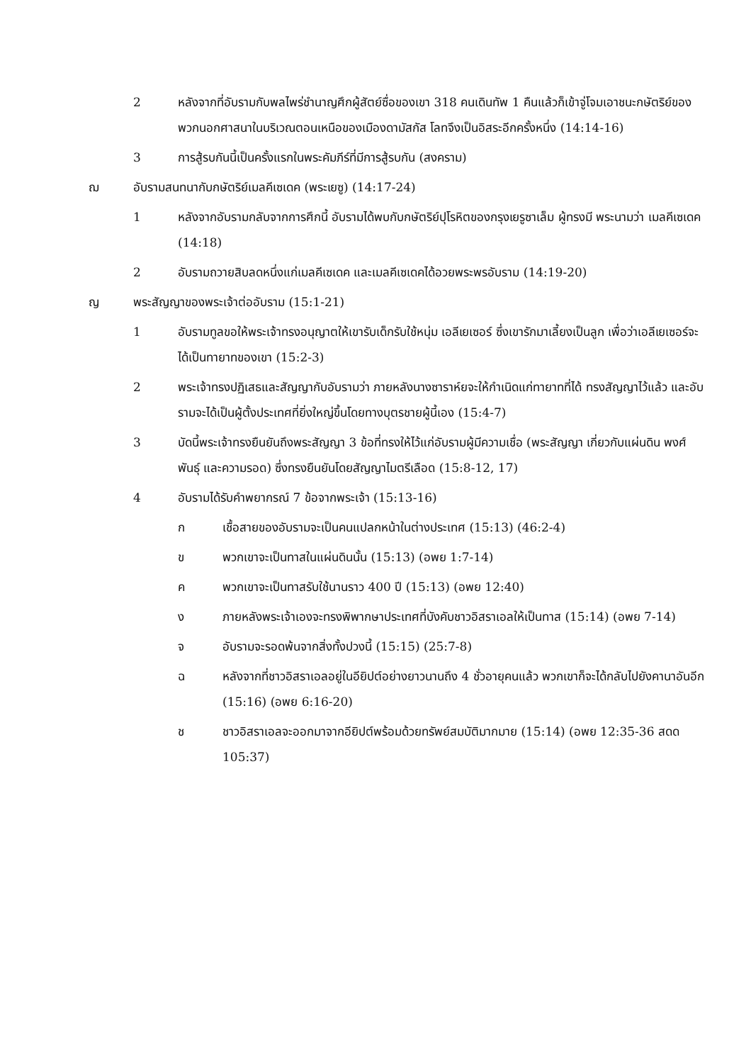2 หลังจากที่อับรามกับพลไพร่ชำนาญศึกผู้สัตย์ซื่อของเขา 318 คนเดินทัพ 1 คืนแล้วก็เข้าจู่โจมเอาชนะกษัตริย์ของพวกนอกศาสนาในบริเวณตอนเหนือของเมืองดามัสกัส โลทจึงเป็นอิสระอีกครั้งหนึ่ง (14:14-16)
3 การสู้รบกันนี้เป็นครั้งแรกในพระคัมภีร์ที่มีการสู้รบกัน (สงคราม)
ฌ อับรามสนทนากับกษัตริย์เมลคีเซเดค (พระเยซู) (14:17-24)
1 หลังจากอับรามกลับจากการศึกนี้ อับรามได้พบกับกษัตริย์ปุโรหิตของกรุงเยรูซาเล็ม ผู้ทรงมี พระนามว่า เมลคีเซเดค (14:18)
2 อับรามถวายสิบลดหนึ่งแก่เมลคีเซเดค และเมลคีเซเดคได้อวยพระพรอับราม (14:19-20)
ญ พระสัญญาของพระเจ้าต่ออับราม (15:1-21)
1 อับรามทูลขอให้พระเจ้าทรงอนุญาตให้เขารับเด็กรับใช้หนุ่ม เอลีเยเซอร์ ซึ่งเขารักมาเลี้ยงเป็นลูก เพื่อว่าเอลีเยเซอร์จะได้เป็นทายาทของเขา (15:2-3)
2 พระเจ้าทรงปฏิเสธและสัญญากับอับรามว่า ภายหลังนางซาราห์ยจะให้กำเนิดแก่ทายาทที่ได้ ทรงสัญญาไว้แล้ว และอับรามจะได้เป็นผู้ตั้งประเทศที่ยิ่งใหญ่ขึ้นโดยทางบุตรชายผู้นี้เอง (15:4-7)
3 บัดนี้พระเจ้าทรงยืนยันถึงพระสัญญา 3 ข้อที่ทรงให้ไว้แก่อับรามผู้มีความเชื่อ (พระสัญญา เกี่ยวกับแผ่นดิน พงศ์พันธุ์ และความรอด) ซึ่งทรงยืนยันโดยสัญญาไมตรีเลือด (15:8-12, 17)
4 อับรามได้รับคำพยากรณ์ 7 ข้อจากพระเจ้า (15:13-16)
ก เชื้อสายของอับรามจะเป็นคนแปลกหน้าในต่างประเทศ (15:13) (46:2-4)
ข พวกเขาจะเป็นทาสในแผ่นดินนั้น (15:13) (อพย 1:7-14)
ค พวกเขาจะเป็นทาสรับใช้นานราว 400 ปี (15:13) (อพย 12:40)
ง ภายหลังพระเจ้าเองจะทรงพิพากษาประเทศที่บังคับชาวอิสราเอลให้เป็นทาส (15:14) (อพย 7-14)
จ อับรามจะรอดพ้นจากสิ่งทั้งปวงนี้ (15:15) (25:7-8)
ฉ หลังจากที่ชาวอิสราเอลอยู่ในอียิปต์อย่างยาวนานถึง 4 ชั่วอายุคนแล้ว พวกเขาก็จะได้กลับไปยังคานาอันอีก (15:16) (อพย 6:16-20)
ช ชาวอิสราเอลจะออกมาจากอียิปต์พร้อมด้วยทรัพย์สมบัติมากมาย (15:14) (อพย 12:35-36 สดด 105:37)